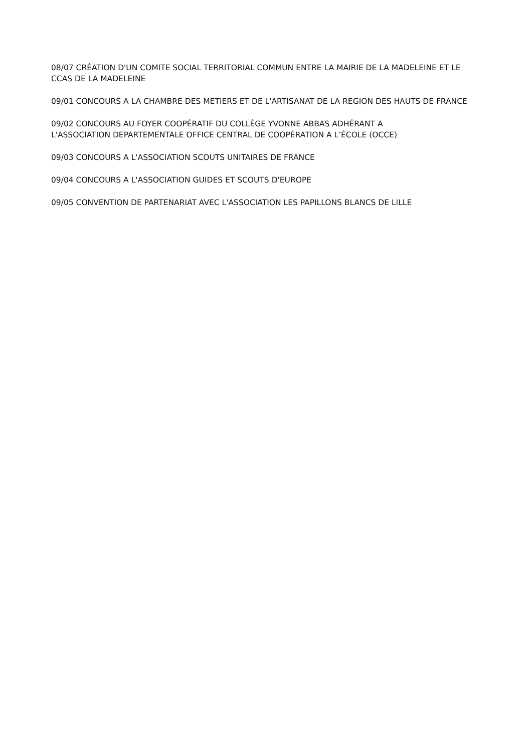08/07 CRÉATION D'UN COMITE SOCIAL TERRITORIAL COMMUN ENTRE LA MAIRIE DE LA MADELEINE ET LE CCAS DE LA MADELEINE
09/01 CONCOURS A LA CHAMBRE DES METIERS ET DE L'ARTISANAT DE LA REGION DES HAUTS DE FRANCE
09/02 CONCOURS AU FOYER COOPÉRATIF DU COLLÈGE YVONNE ABBAS ADHÉRANT A
L'ASSOCIATION DEPARTEMENTALE OFFICE CENTRAL DE COOPÉRATION A L’ÉCOLE (OCCE)
09/03 CONCOURS A L'ASSOCIATION SCOUTS UNITAIRES DE FRANCE
09/04 CONCOURS A L'ASSOCIATION GUIDES ET SCOUTS D'EUROPE
09/05 CONVENTION DE PARTENARIAT AVEC L'ASSOCIATION LES PAPILLONS BLANCS DE LILLE